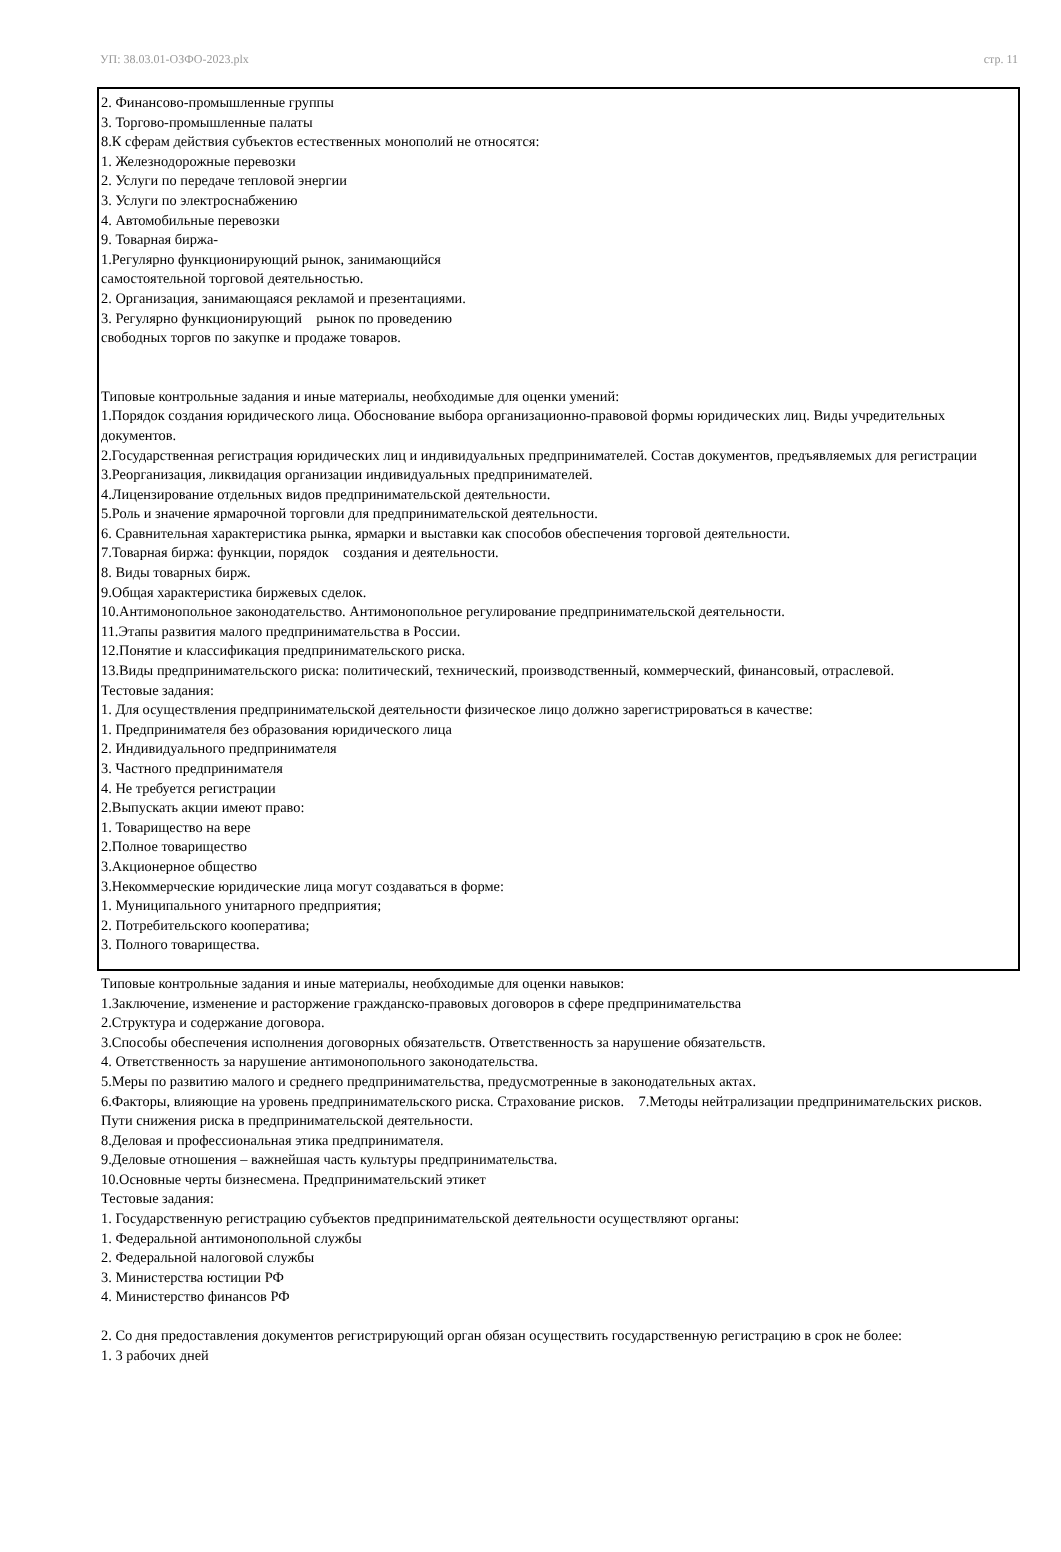УП: 38.03.01-ОЗФО-2023.plx стр. 11
2. Финансово-промышленные группы
3. Торгово-промышленные палаты
8.К сферам действия субъектов естественных монополий не относятся:
1. Железнодорожные перевозки
2. Услуги по передаче тепловой энергии
3. Услуги по электроснабжению
4. Автомобильные перевозки
9. Товарная биржа-
1.Регулярно функционирующий рынок, занимающийся
самостоятельной торговой деятельностью.
2. Организация, занимающаяся рекламой и презентациями.
3. Регулярно функционирующий рынок по проведению
свободных торгов по закупке и продаже товаров.
Типовые контрольные задания и иные материалы, необходимые для оценки умений:
1.Порядок создания юридического лица. Обоснование выбора организационно-правовой формы юридических лиц. Виды учредительных документов.
2.Государственная регистрация юридических лиц и индивидуальных предпринимателей. Состав документов, предъявляемых для регистрации
3.Реорганизация, ликвидация организации индивидуальных предпринимателей.
4.Лицензирование отдельных видов предпринимательской деятельности.
5.Роль и значение ярмарочной торговли для предпринимательской деятельности.
6. Сравнительная характеристика рынка, ярмарки и выставки как способов обеспечения торговой деятельности.
7.Товарная биржа: функции, порядок создания и деятельности.
8. Виды товарных бирж.
9.Общая характеристика биржевых сделок.
10.Антимонопольное законодательство. Антимонопольное регулирование предпринимательской деятельности.
11.Этапы развития малого предпринимательства в России.
12.Понятие и классификация предпринимательского риска.
13.Виды предпринимательского риска: политический, технический, производственный, коммерческий, финансовый, отраслевой.
Тестовые задания:
1. Для осуществления предпринимательской деятельности физическое лицо должно зарегистрироваться в качестве:
1. Предпринимателя без образования юридического лица
2. Индивидуального предпринимателя
3. Частного предпринимателя
4. Не требуется регистрации
2.Выпускать акции имеют право:
1. Товарищество на вере
2.Полное товарищество
3.Акционерное общество
3.Некоммерческие юридические лица могут создаваться в форме:
1. Муниципального унитарного предприятия;
2. Потребительского кооператива;
3. Полного товарищества.
Типовые контрольные задания и иные материалы, необходимые для оценки навыков:
1.Заключение, изменение и расторжение гражданско-правовых договоров в сфере предпринимательства
2.Структура и содержание договора.
3.Способы обеспечения исполнения договорных обязательств. Ответственность за нарушение обязательств.
4. Ответственность за нарушение антимонопольного законодательства.
5.Меры по развитию малого и среднего предпринимательства, предусмотренные в законодательных актах.
6.Факторы, влияющие на уровень предпринимательского риска. Страхование рисков. 7.Методы нейтрализации предпринимательских рисков. Пути снижения риска в предпринимательской деятельности.
8.Деловая и профессиональная этика предпринимателя.
9.Деловые отношения – важнейшая часть культуры предпринимательства.
10.Основные черты бизнесмена. Предпринимательский этикет
Тестовые задания:
1. Государственную регистрацию субъектов предпринимательской деятельности осуществляют органы:
1. Федеральной антимонопольной службы
2. Федеральной налоговой службы
3. Министерства юстиции РФ
4. Министерство финансов РФ
2. Со дня предоставления документов регистрирующий орган обязан осуществить государственную регистрацию в срок не более:
1. 3 рабочих дней